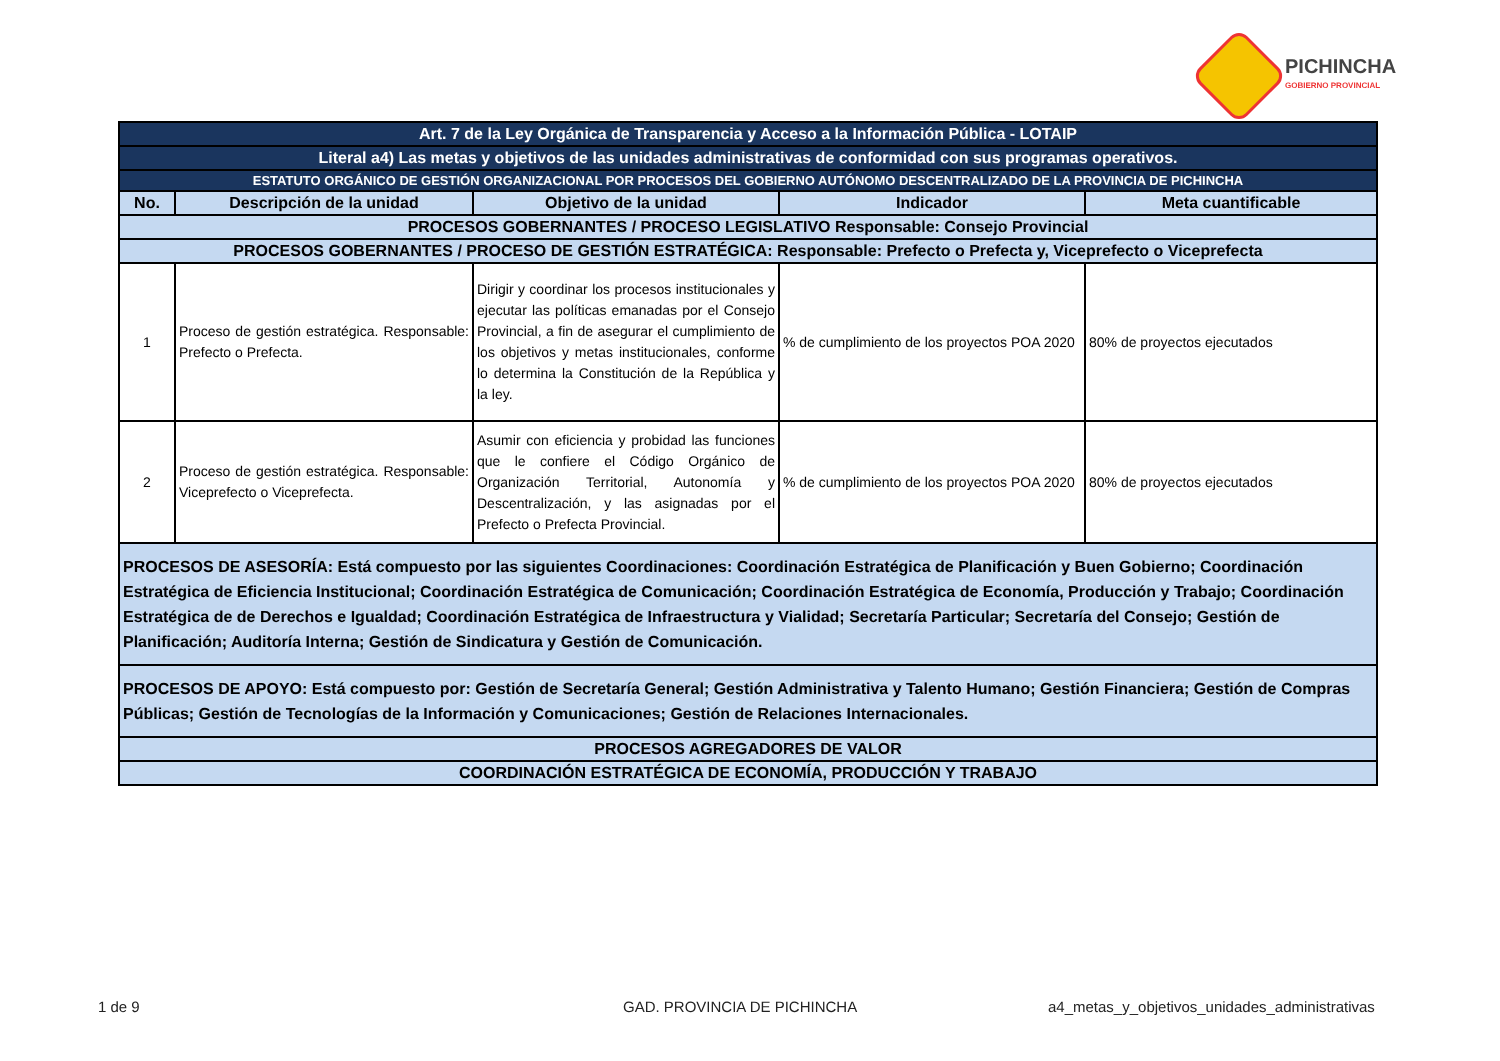PICHINCHA
GOBIERNO PROVINCIAL
| Art. 7 de la Ley Orgánica de Transparencia y Acceso a la Información Pública - LOTAIP | | | | |
| Literal a4) Las metas y objetivos de las unidades administrativas de conformidad con sus programas operativos. | | | | |
| ESTATUTO ORGÁNICO DE GESTIÓN ORGANIZACIONAL POR PROCESOS DEL GOBIERNO AUTÓNOMO DESCENTRALIZADO DE LA PROVINCIA DE PICHINCHA | | | | |
| No. | Descripción de la unidad | Objetivo de la unidad | Indicador | Meta cuantificable |
| PROCESOS GOBERNANTES / PROCESO LEGISLATIVO Responsable: Consejo Provincial | | | | |
| PROCESOS GOBERNANTES / PROCESO DE GESTIÓN ESTRATÉGICA: Responsable: Prefecto o Prefecta y, Viceprefecto o Viceprefecta | | | | |
| 1 | Proceso de gestión estratégica. Responsable: Prefecto o Prefecta. | Dirigir y coordinar los procesos institucionales y ejecutar las políticas emanadas por el Consejo Provincial, a fin de asegurar el cumplimiento de los objetivos y metas institucionales, conforme lo determina la Constitución de la República y la ley. | % de cumplimiento de los proyectos POA 2020 | 80% de proyectos ejecutados |
| 2 | Proceso de gestión estratégica. Responsable: Viceprefecto o Viceprefecta. | Asumir con eficiencia y probidad las funciones que le confiere el Código Orgánico de Organización Territorial, Autonomía y Descentralización, y las asignadas por el Prefecto o Prefecta Provincial. | % de cumplimiento de los proyectos POA 2020 | 80% de proyectos ejecutados |
| PROCESOS DE ASESORÍA: Está compuesto por las siguientes Coordinaciones: Coordinación Estratégica de Planificación y Buen Gobierno; Coordinación Estratégica de Eficiencia Institucional; Coordinación Estratégica de Comunicación; Coordinación Estratégica de Economía, Producción y Trabajo; Coordinación Estratégica de de Derechos e Igualdad; Coordinación Estratégica de Infraestructura y Vialidad; Secretaría Particular; Secretaría del Consejo; Gestión de Planificación; Auditoría Interna; Gestión de Sindicatura y Gestión de Comunicación. | | | | |
| PROCESOS DE APOYO: Está compuesto por: Gestión de Secretaría General; Gestión Administrativa y Talento Humano; Gestión Financiera; Gestión de Compras Públicas; Gestión de Tecnologías de la Información y Comunicaciones; Gestión de Relaciones Internacionales. | | | | |
| PROCESOS AGREGADORES DE VALOR | | | | |
| COORDINACIÓN ESTRATÉGICA DE ECONOMÍA, PRODUCCIÓN Y TRABAJO | | | | |
1 de 9 GAD. PROVINCIA DE PICHINCHA
a4_metas_y_objetivos_unidades_administrativas